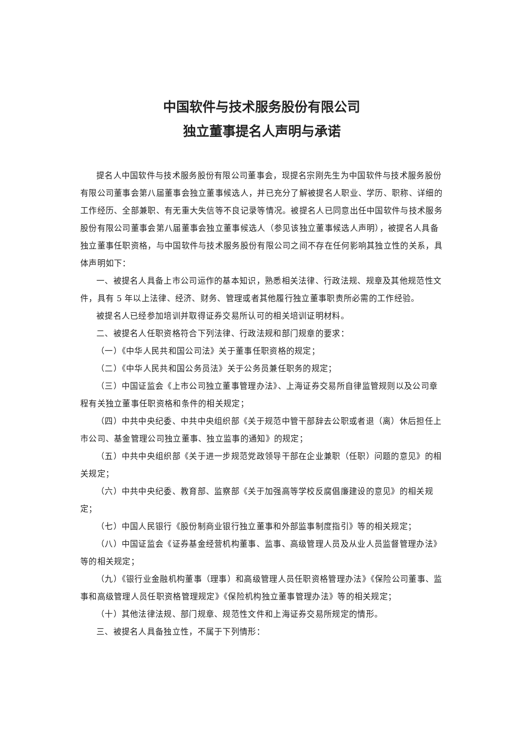中国软件与技术服务股份有限公司
独立董事提名人声明与承诺
提名人中国软件与技术服务股份有限公司董事会，现提名宗刚先生为中国软件与技术服务股份有限公司董事会第八届董事会独立董事候选人，并已充分了解被提名人职业、学历、职称、详细的工作经历、全部兼职、有无重大失信等不良记录等情况。被提名人已同意出任中国软件与技术服务股份有限公司董事会第八届董事会独立董事候选人（参见该独立董事候选人声明），被提名人具备独立董事任职资格，与中国软件与技术服务股份有限公司之间不存在任何影响其独立性的关系，具体声明如下：
一、被提名人具备上市公司运作的基本知识，熟悉相关法律、行政法规、规章及其他规范性文件，具有 5 年以上法律、经济、财务、管理或者其他履行独立董事职责所必需的工作经验。
被提名人已经参加培训并取得证券交易所认可的相关培训证明材料。
二、被提名人任职资格符合下列法律、行政法规和部门规章的要求：
（一）《中华人民共和国公司法》关于董事任职资格的规定；
（二）《中华人民共和国公务员法》关于公务员兼任职务的规定；
（三）中国证监会《上市公司独立董事管理办法》、上海证券交易所自律监管规则以及公司章程有关独立董事任职资格和条件的相关规定；
（四）中共中央纪委、中共中央组织部《关于规范中管干部辞去公职或者退（离）休后担任上市公司、基金管理公司独立董事、独立监事的通知》的规定；
（五）中共中央组织部《关于进一步规范党政领导干部在企业兼职（任职）问题的意见》的相关规定；
（六）中共中央纪委、教育部、监察部《关于加强高等学校反腐倡廉建设的意见》的相关规定；
（七）中国人民银行《股份制商业银行独立董事和外部监事制度指引》等的相关规定；
（八）中国证监会《证券基金经营机构董事、监事、高级管理人员及从业人员监督管理办法》等的相关规定；
（九）《银行业金融机构董事（理事）和高级管理人员任职资格管理办法》《保险公司董事、监事和高级管理人员任职资格管理规定》《保险机构独立董事管理办法》等的相关规定；
（十）其他法律法规、部门规章、规范性文件和上海证券交易所规定的情形。
三、被提名人具备独立性，不属于下列情形：